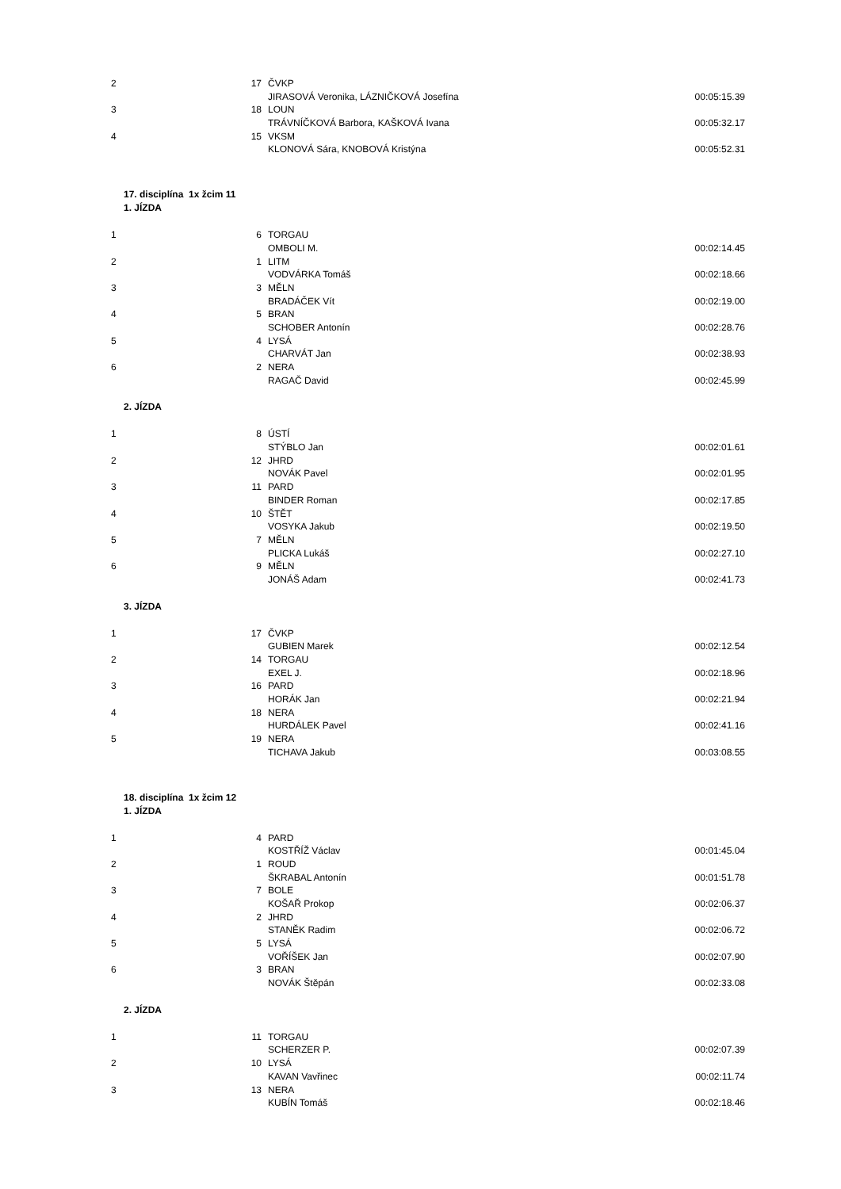| 2 | 17 | ČVKP | |
| | | JIRASOVÁ Veronika, LÁZNIČKOVÁ Josefína | 00:05:15.39 |
| 3 | 18 | LOUN | |
| | | TRÁVNÍČKOVÁ Barbora, KAŠKOVÁ Ivana | 00:05:32.17 |
| 4 | 15 | VKSM | |
| | | KLONOVÁ Sára, KNOBOVÁ Kristýna | 00:05:52.31 |
17. disciplína 1x žcim 11
1. JÍZDA
| 1 | 6 | TORGAU | |
| | | OMBOLI M. | 00:02:14.45 |
| 2 | 1 | LITM | |
| | | VODVÁRKA Tomáš | 00:02:18.66 |
| 3 | 3 | MĚLN | |
| | | BRADÁČEK Vít | 00:02:19.00 |
| 4 | 5 | BRAN | |
| | | SCHOBER Antonín | 00:02:28.76 |
| 5 | 4 | LYSÁ | |
| | | CHARVÁT Jan | 00:02:38.93 |
| 6 | 2 | NERA | |
| | | RAGAČ David | 00:02:45.99 |
2. JÍZDA
| 1 | 8 | ÚSTÍ | |
| | | STÝBLO Jan | 00:02:01.61 |
| 2 | 12 | JHRD | |
| | | NOVÁK Pavel | 00:02:01.95 |
| 3 | 11 | PARD | |
| | | BINDER Roman | 00:02:17.85 |
| 4 | 10 | ŠTĚT | |
| | | VOSYKA Jakub | 00:02:19.50 |
| 5 | 7 | MĚLN | |
| | | PLICKA Lukáš | 00:02:27.10 |
| 6 | 9 | MĚLN | |
| | | JONÁŠ Adam | 00:02:41.73 |
3. JÍZDA
| 1 | 17 | ČVKP | |
| | | GUBIEN Marek | 00:02:12.54 |
| 2 | 14 | TORGAU | |
| | | EXEL J. | 00:02:18.96 |
| 3 | 16 | PARD | |
| | | HORÁK Jan | 00:02:21.94 |
| 4 | 18 | NERA | |
| | | HURDÁLEK Pavel | 00:02:41.16 |
| 5 | 19 | NERA | |
| | | TICHAVA Jakub | 00:03:08.55 |
18. disciplína 1x žcim 12
1. JÍZDA
| 1 | 4 | PARD | |
| | | KOSTŘÍŽ Václav | 00:01:45.04 |
| 2 | 1 | ROUD | |
| | | ŠKRABAL Antonín | 00:01:51.78 |
| 3 | 7 | BOLE | |
| | | KOŠAŘ Prokop | 00:02:06.37 |
| 4 | 2 | JHRD | |
| | | STANĚK Radim | 00:02:06.72 |
| 5 | 5 | LYSÁ | |
| | | VOŘÍŠEK Jan | 00:02:07.90 |
| 6 | 3 | BRAN | |
| | | NOVÁK Štěpán | 00:02:33.08 |
2. JÍZDA
| 1 | 11 | TORGAU | |
| | | SCHERZER P. | 00:02:07.39 |
| 2 | 10 | LYSÁ | |
| | | KAVAN Vavřinec | 00:02:11.74 |
| 3 | 13 | NERA | |
| | | KUBÍN Tomáš | 00:02:18.46 |